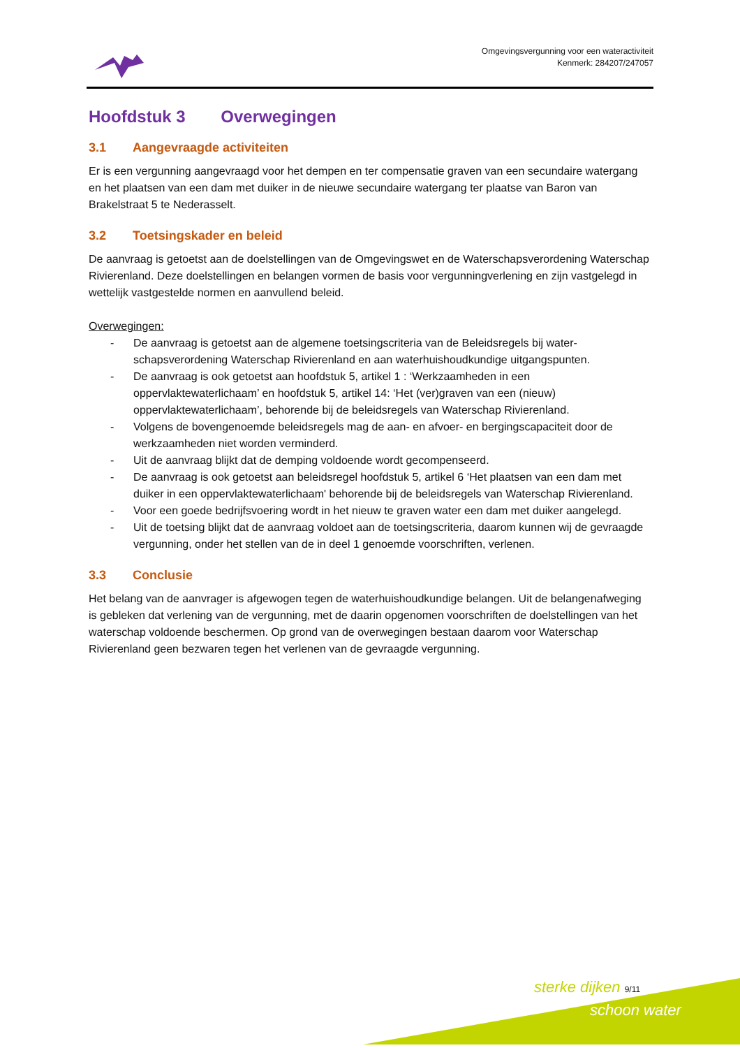Omgevingsvergunning voor een wateractiviteit
Kenmerk: 284207/247057
Hoofdstuk 3 Overwegingen
3.1 Aangevraagde activiteiten
Er is een vergunning aangevraagd voor het dempen en ter compensatie graven van een secundaire watergang en het plaatsen van een dam met duiker in de nieuwe secundaire watergang ter plaatse van Baron van Brakelstraat 5 te Nederasselt.
3.2 Toetsingskader en beleid
De aanvraag is getoetst aan de doelstellingen van de Omgevingswet en de Waterschapsverordening Waterschap Rivierenland. Deze doelstellingen en belangen vormen de basis voor vergunningverle­ning en zijn vastgelegd in wettelijk vastgestelde normen en aanvullend beleid.
Overwegingen:
- De aanvraag is getoetst aan de algemene toetsingscriteria van de Beleidsregels bij water­schapsverordening Waterschap Rivierenland en aan waterhuishoudkundige uitgangspunten.
- De aanvraag is ook getoetst aan hoofdstuk 5, artikel 1 : ‘Werkzaamheden in een oppervlaktewaterlichaam’ en hoofdstuk 5, artikel 14: ‘Het (ver)graven van een (nieuw) oppervlaktewaterlichaam’, behorende bij de beleidsregels van Waterschap Rivierenland.
- Volgens de bovengenoemde beleidsregels mag de aan- en afvoer- en bergingscapaciteit door de werkzaamheden niet worden verminderd.
- Uit de aanvraag blijkt dat de demping voldoende wordt gecompenseerd.
- De aanvraag is ook getoetst aan beleidsregel hoofdstuk 5, artikel 6 ‘Het plaatsen van een dam met duiker in een oppervlaktewaterlichaam' behorende bij de beleidsregels van Waterschap Rivierenland.
- Voor een goede bedrijfsvoering wordt in het nieuw te graven water een dam met duiker aangelegd.
- Uit de toetsing blijkt dat de aanvraag voldoet aan de toetsingscriteria, daarom kunnen wij de gevraagde vergunning, onder het stellen van de in deel 1 genoemde voorschriften, verlenen.
3.3 Conclusie
Het belang van de aanvrager is afgewogen tegen de waterhuishoudkundige belangen. Uit de belan­genafweging is gebleken dat verlening van de vergunning, met de daarin opgenomen voorschriften de doelstellingen van het waterschap voldoende beschermen. Op grond van de overwegingen be­staan daarom voor Waterschap Rivierenland geen bezwaren tegen het verlenen van de gevraagde vergunning.
sterke dijken 9/11
schoon water